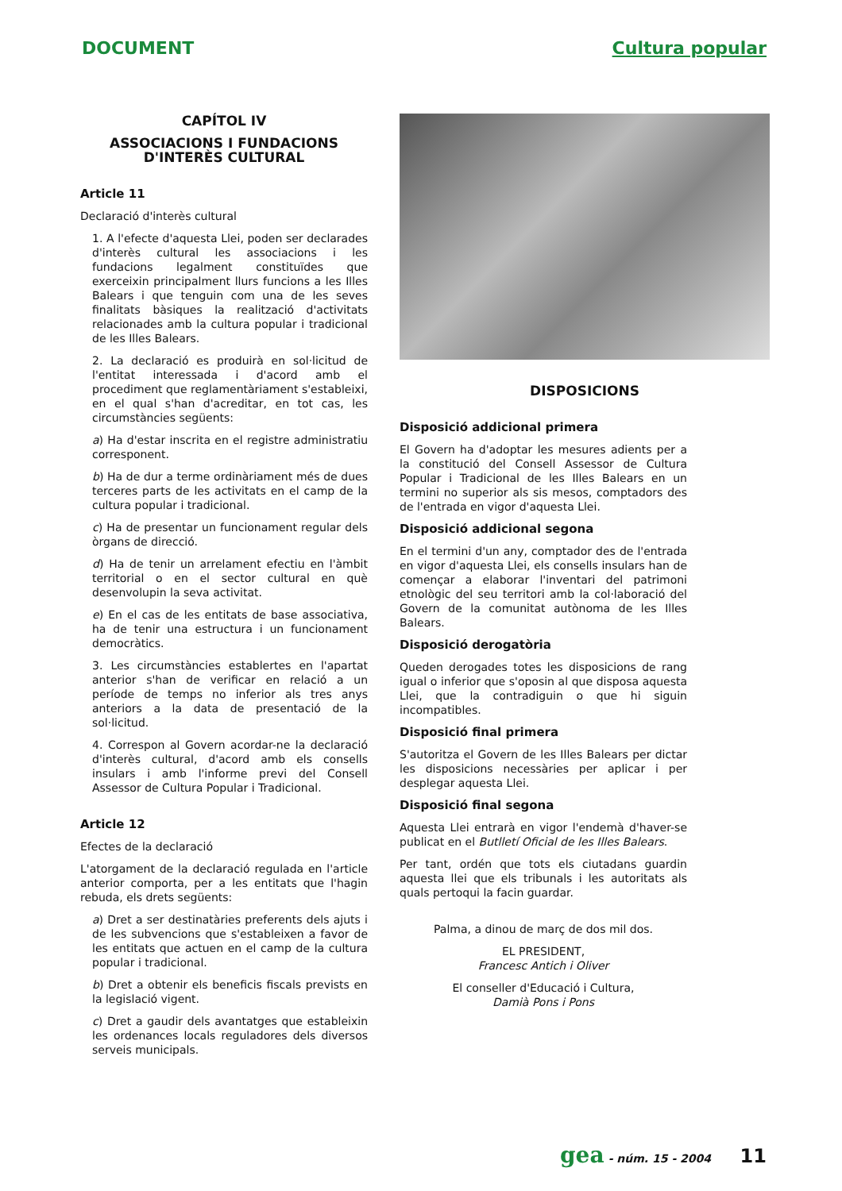DOCUMENT Cultura popular
CAPÍTOL IV
ASSOCIACIONS I FUNDACIONS D'INTERÈS CULTURAL
Article 11
Declaració d'interès cultural
1. A l'efecte d'aquesta Llei, poden ser declarades d'interès cultural les associacions i les fundacions legalment constituïdes que exerceixin principalment llurs funcions a les Illes Balears i que tenguin com una de les seves finalitats bàsiques la realització d'activitats relacionades amb la cultura popular i tradicional de les Illes Balears.
2. La declaració es produirà en sol·licitud de l'entitat interessada i d'acord amb el procediment que reglamentàriament s'estableixi, en el qual s'han d'acreditar, en tot cas, les circumstàncies següents:
a) Ha d'estar inscrita en el registre administratiu corresponent.
b) Ha de dur a terme ordinàriament més de dues terceres parts de les activitats en el camp de la cultura popular i tradicional.
c) Ha de presentar un funcionament regular dels òrgans de direcció.
d) Ha de tenir un arrelament efectiu en l'àmbit territorial o en el sector cultural en què desenvolupin la seva activitat.
e) En el cas de les entitats de base associativa, ha de tenir una estructura i un funcionament democràtics.
3. Les circumstàncies establertes en l'apartat anterior s'han de verificar en relació a un període de temps no inferior als tres anys anteriors a la data de presentació de la sol·licitud.
4. Correspon al Govern acordar-ne la declaració d'interès cultural, d'acord amb els consells insulars i amb l'informe previ del Consell Assessor de Cultura Popular i Tradicional.
Article 12
Efectes de la declaració
L'atorgament de la declaració regulada en l'article anterior comporta, per a les entitats que l'hagin rebuda, els drets següents:
a) Dret a ser destinatàries preferents dels ajuts i de les subvencions que s'estableixen a favor de les entitats que actuen en el camp de la cultura popular i tradicional.
b) Dret a obtenir els beneficis fiscals prevists en la legislació vigent.
c) Dret a gaudir dels avantatges que estableixin les ordenances locals reguladores dels diversos serveis municipals.
DISPOSICIONS
Disposició addicional primera
El Govern ha d'adoptar les mesures adients per a la constitució del Consell Assessor de Cultura Popular i Tradicional de les Illes Balears en un termini no superior als sis mesos, comptadors des de l'entrada en vigor d'aquesta Llei.
Disposició addicional segona
En el termini d'un any, comptador des de l'entrada en vigor d'aquesta Llei, els consells insulars han de començar a elaborar l'inventari del patrimoni etnològic del seu territori amb la col·laboració del Govern de la comunitat autònoma de les Illes Balears.
Disposició derogatòria
Queden derogades totes les disposicions de rang igual o inferior que s'oposin al que disposa aquesta Llei, que la contradiguin o que hi siguin incompatibles.
Disposició final primera
S'autoritza el Govern de les Illes Balears per dictar les disposicions necessàries per aplicar i per desplegar aquesta Llei.
Disposició final segona
Aquesta Llei entrarà en vigor l'endemà d'haver-se publicat en el Butlletí Oficial de les Illes Balears.
Per tant, ordén que tots els ciutadans guardin aquesta llei que els tribunals i les autoritats als quals pertoqui la facin guardar.
Palma, a dinou de març de dos mil dos.
EL PRESIDENT,
Francesc Antich i Oliver
El conseller d'Educació i Cultura,
Damià Pons i Pons
gea - núm. 15 - 2004 11